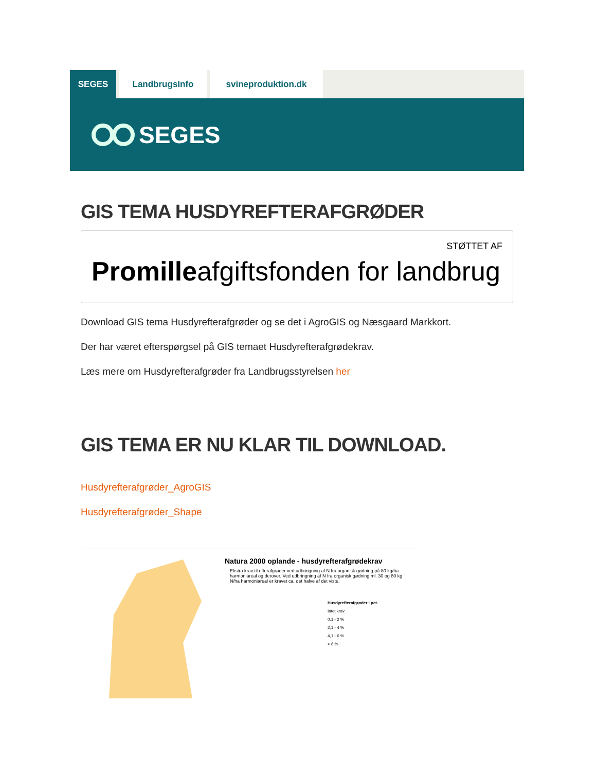SEGES LandbrugsInfo svineproduktion.dk
SEGES
GIS TEMA HUSDYREFTERAFGRØDER
STØTTET AF
Promilleafgiftsfonden for landbrug
Download GIS tema Husdyrefterafgrøder og se det i AgroGIS og Næsgaard Markkort.
Der har været efterspørgsel på GIS temaet Husdyrefterafgrødekrav.
Læs mere om Husdyrefterafgrøder fra Landbrugsstyrelsen her
GIS TEMA ER NU KLAR TIL DOWNLOAD.
Husdyrefterafgrøder_AgroGIS
Husdyrefterafgrøder_Shape
Natura 2000 oplande - husdyrefterafgrødekrav
Ekstra krav til efterafgrøder ved udbringning af N fra organisk gødning på 80 kg/ha harmoniareal og derover. Ved udbringning af N fra organisk gødning ml. 30 og 80 kg N/ha harmoniareal er kravet ca. det halve af det viste.
Husdyrefterafgrøder i pct.
Intet krav
0,1 - 2 %
2,1 - 4 %
4,1 - 6 %
> 6 %